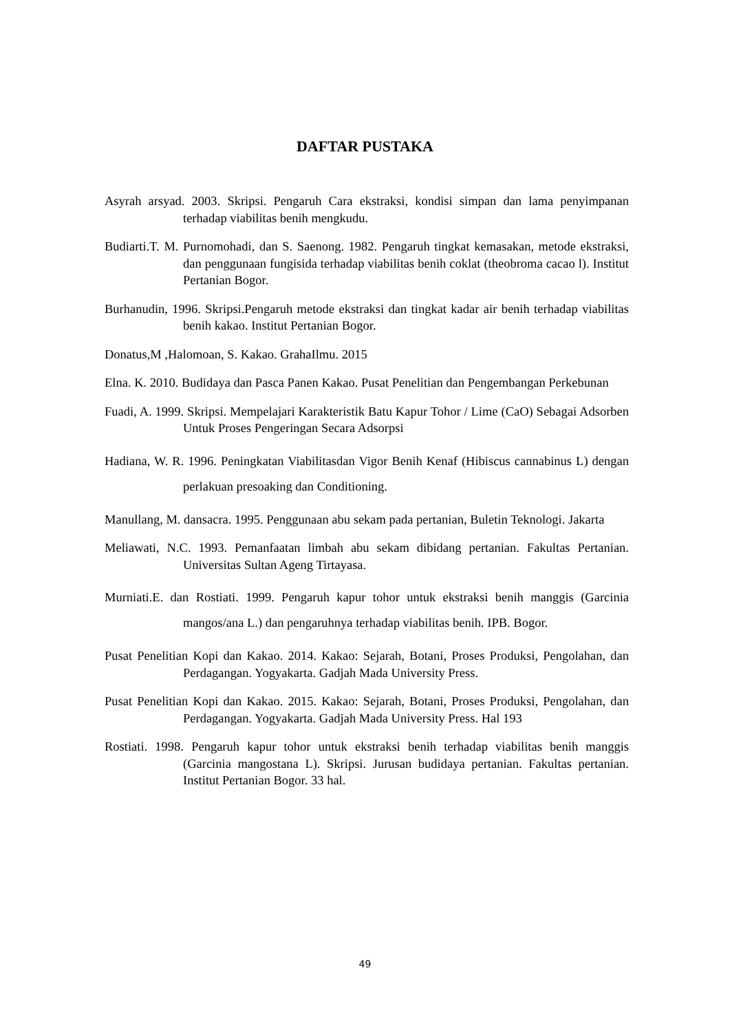DAFTAR PUSTAKA
Asyrah arsyad. 2003. Skripsi. Pengaruh Cara ekstraksi, kondisi simpan dan lama penyimpanan terhadap viabilitas benih mengkudu.
Budiarti.T. M. Purnomohadi, dan S. Saenong. 1982. Pengaruh tingkat kemasakan, metode ekstraksi, dan penggunaan fungisida terhadap viabilitas benih coklat (theobroma cacao l). Institut Pertanian Bogor.
Burhanudin, 1996. Skripsi.Pengaruh metode ekstraksi dan tingkat kadar air benih terhadap viabilitas benih kakao. Institut Pertanian Bogor.
Donatus,M ,Halomoan, S. Kakao. GrahaIlmu. 2015
Elna. K. 2010. Budidaya dan Pasca Panen Kakao. Pusat Penelitian dan Pengembangan Perkebunan
Fuadi, A. 1999. Skripsi. Mempelajari Karakteristik Batu Kapur Tohor / Lime (CaO) Sebagai Adsorben Untuk Proses Pengeringan Secara Adsorpsi
Hadiana, W. R. 1996. Peningkatan Viabilitasdan Vigor Benih Kenaf (Hibiscus cannabinus L) dengan perlakuan presoaking dan Conditioning.
Manullang, M. dansacra. 1995. Penggunaan abu sekam pada pertanian, Buletin Teknologi. Jakarta
Meliawati, N.C. 1993. Pemanfaatan limbah abu sekam dibidang pertanian. Fakultas Pertanian. Universitas Sultan Ageng Tirtayasa.
Murniati.E. dan Rostiati. 1999. Pengaruh kapur tohor untuk ekstraksi benih manggis (Garcinia mangos/ana L.) dan pengaruhnya terhadap viabilitas benih. IPB. Bogor.
Pusat Penelitian Kopi dan Kakao. 2014. Kakao: Sejarah, Botani, Proses Produksi, Pengolahan, dan Perdagangan. Yogyakarta. Gadjah Mada University Press.
Pusat Penelitian Kopi dan Kakao. 2015. Kakao: Sejarah, Botani, Proses Produksi, Pengolahan, dan Perdagangan. Yogyakarta. Gadjah Mada University Press. Hal 193
Rostiati. 1998. Pengaruh kapur tohor untuk ekstraksi benih terhadap viabilitas benih manggis (Garcinia mangostana L). Skripsi. Jurusan budidaya pertanian. Fakultas pertanian. Institut Pertanian Bogor. 33 hal.
49